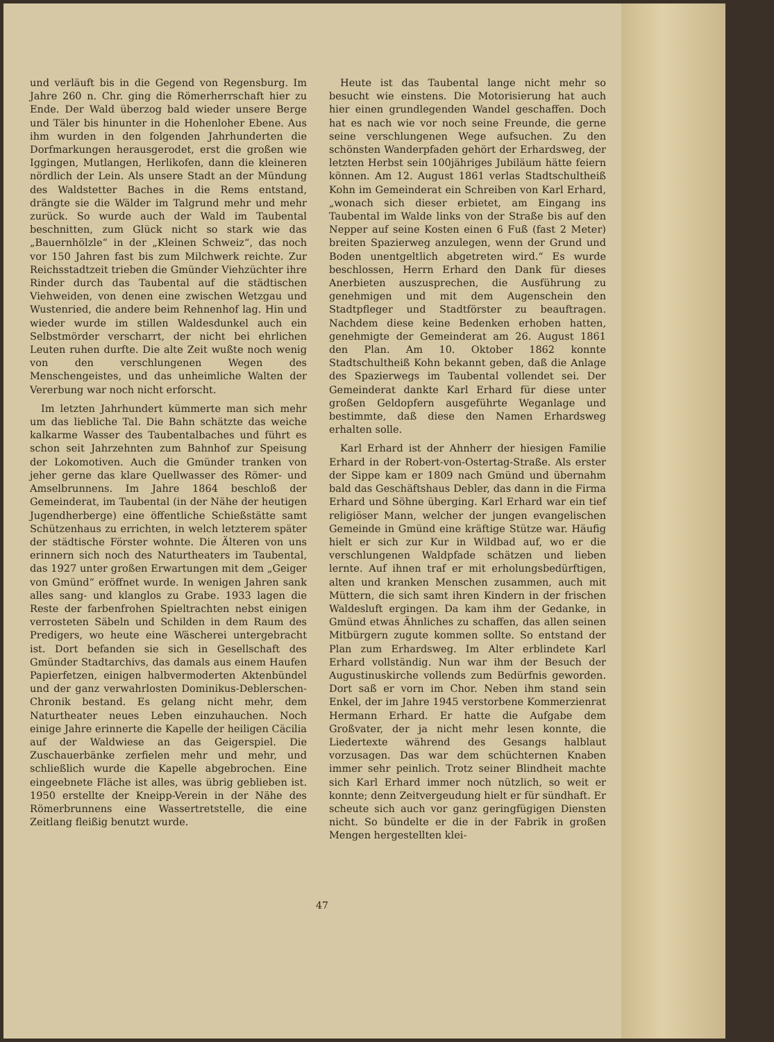und verläuft bis in die Gegend von Regensburg. Im Jahre 260 n. Chr. ging die Römerherrschaft hier zu Ende. Der Wald überzog bald wieder unsere Berge und Täler bis hinunter in die Hohenloher Ebene. Aus ihm wurden in den folgenden Jahrhunderten die Dorfmarkungen herausgerodet, erst die großen wie Iggingen, Mutlangen, Herlikofen, dann die kleineren nördlich der Lein. Als unsere Stadt an der Mündung des Waldstetter Baches in die Rems entstand, drängte sie die Wälder im Talgrund mehr und mehr zurück. So wurde auch der Wald im Taubental beschnitten, zum Glück nicht so stark wie das „Bauernhölzle“ in der „Kleinen Schweiz“, das noch vor 150 Jahren fast bis zum Milchwerk reichte. Zur Reichsstadtzeit trieben die Gmünder Viehzüchter ihre Rinder durch das Taubental auf die städtischen Viehweiden, von denen eine zwischen Wetzgau und Wustenried, die andere beim Rehnenhof lag. Hin und wieder wurde im stillen Waldesdunkel auch ein Selbstmörder verscharrt, der nicht bei ehrlichen Leuten ruhen durfte. Die alte Zeit wußte noch wenig von den verschlungenen Wegen des Menschengeistes, und das unheimliche Walten der Vererbung war noch nicht erforscht.
Im letzten Jahrhundert kümmerte man sich mehr um das liebliche Tal. Die Bahn schätzte das weiche kalkarme Wasser des Taubentalbaches und führt es schon seit Jahrzehnten zum Bahnhof zur Speisung der Lokomotiven. Auch die Gmünder tranken von jeher gerne das klare Quellwasser des Römer- und Amselbrunnens. Im Jahre 1864 beschloß der Gemeinderat, im Taubental (in der Nähe der heutigen Jugendherberge) eine öffentliche Schießstätte samt Schützenhaus zu errichten, in welch letzterem später der städtische Förster wohnte. Die Älteren von uns erinnern sich noch des Naturtheaters im Taubental, das 1927 unter großen Erwartungen mit dem „Geiger von Gmünd“ eröffnet wurde. In wenigen Jahren sank alles sang- und klanglos zu Grabe. 1933 lagen die Reste der farbenfrohen Spieltrachten nebst einigen verrosteten Säbeln und Schilden in dem Raum des Predigers, wo heute eine Wäscherei untergebracht ist. Dort befanden sie sich in Gesellschaft des Gmünder Stadtarchivs, das damals aus einem Haufen Papierfetzen, einigen halbvermoderten Aktenbündel und der ganz verwahrlosten Dominikus-Deblerschen-Chronik bestand. Es gelang nicht mehr, dem Naturtheater neues Leben einzuhauchen. Noch einige Jahre erinnerte die Kapelle der heiligen Cäcilia auf der Waldwiese an das Geigerspiel. Die Zuschauerbänke zerfielen mehr und mehr, und schließlich wurde die Kapelle abgebrochen. Eine eingeebnete Fläche ist alles, was übrig geblieben ist. 1950 erstellte der Kneipp-Verein in der Nähe des Römerbrunnens eine Wassertretstelle, die eine Zeitlang fleißig benutzt wurde.
Heute ist das Taubental lange nicht mehr so besucht wie einstens. Die Motorisierung hat auch hier einen grundlegenden Wandel geschaffen. Doch hat es nach wie vor noch seine Freunde, die gerne seine verschlungenen Wege aufsuchen. Zu den schönsten Wanderpfaden gehört der Erhardsweg, der letzten Herbst sein 100jähriges Jubiläum hätte feiern können. Am 12. August 1861 verlas Stadtschultheiß Kohn im Gemeinderat ein Schreiben von Karl Erhard, „wonach sich dieser erbietet, am Eingang ins Taubental im Walde links von der Straße bis auf den Nepper auf seine Kosten einen 6 Fuß (fast 2 Meter) breiten Spazierweg anzulegen, wenn der Grund und Boden unentgeltlich abgetreten wird.“ Es wurde beschlossen, Herrn Erhard den Dank für dieses Anerbieten auszusprechen, die Ausführung zu genehmigen und mit dem Augenschein den Stadtpfleger und Stadtförster zu beauftragen. Nachdem diese keine Bedenken erhoben hatten, genehmigte der Gemeinderat am 26. August 1861 den Plan. Am 10. Oktober 1862 konnte Stadtschultheiß Kohn bekannt geben, daß die Anlage des Spazierwegs im Taubental vollendet sei. Der Gemeinderat dankte Karl Erhard für diese unter großen Geldopfern ausgeführte Weganlage und bestimmte, daß diese den Namen Erhardsweg erhalten solle.
Karl Erhard ist der Ahnherr der hiesigen Familie Erhard in der Robert-von-Ostertag-Straße. Als erster der Sippe kam er 1809 nach Gmünd und übernahm bald das Geschäftshaus Debler, das dann in die Firma Erhard und Söhne überging. Karl Erhard war ein tief religiöser Mann, welcher der jungen evangelischen Gemeinde in Gmünd eine kräftige Stütze war. Häufig hielt er sich zur Kur in Wildbad auf, wo er die verschlungenen Waldpfade schätzen und lieben lernte. Auf ihnen traf er mit erholungsbedürftigen, alten und kranken Menschen zusammen, auch mit Müttern, die sich samt ihren Kindern in der frischen Waldesluft ergingen. Da kam ihm der Gedanke, in Gmünd etwas Ähnliches zu schaffen, das allen seinen Mitbürgern zugute kommen sollte. So entstand der Plan zum Erhardsweg. Im Alter erblindete Karl Erhard vollständig. Nun war ihm der Besuch der Augustinuskirche vollends zum Bedürfnis geworden. Dort saß er vorn im Chor. Neben ihm stand sein Enkel, der im Jahre 1945 verstorbene Kommerzienrat Hermann Erhard. Er hatte die Aufgabe dem Großvater, der ja nicht mehr lesen konnte, die Liedertexte während des Gesangs halblaut vorzusagen. Das war dem schüchternen Knaben immer sehr peinlich. Trotz seiner Blindheit machte sich Karl Erhard immer noch nützlich, so weit er konnte; denn Zeitvergeudung hielt er für sündhaft. Er scheute sich auch vor ganz geringfügigen Diensten nicht. So bündelte er die in der Fabrik in großen Mengen hergestellten klei-
47